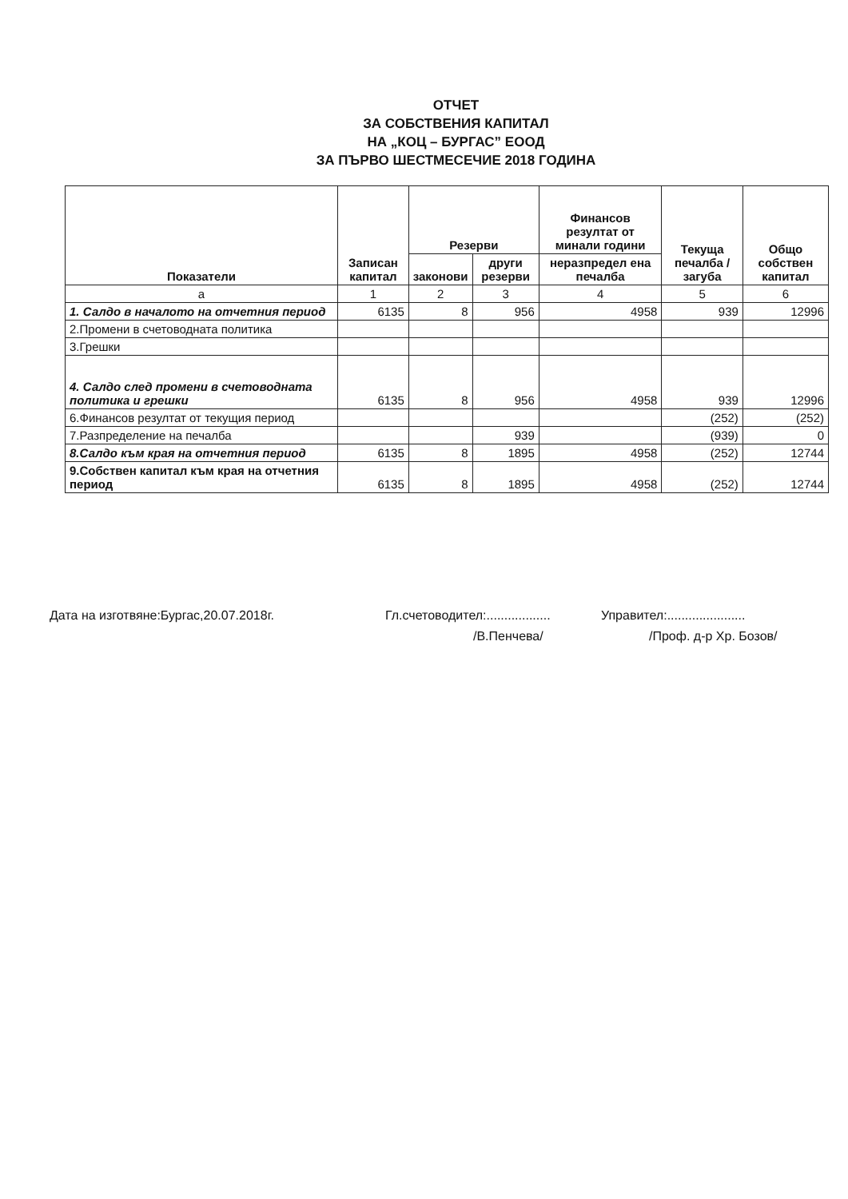ОТЧЕТ
ЗА СОБСТВЕНИЯ КАПИТАЛ
НА „КОЦ – БУРГАС” ЕООД
ЗА ПЪРВО ШЕСТМЕСЕЧИЕ 2018 ГОДИНА
| Показатели | Записан капитал | Резерви | | Финансов резултат от минали години | Текуща печалба / загуба | Общо собствен капитал |
| --- | --- | --- | --- | --- | --- | --- |
| | | законови | други резерви | неразпредел ена печалба | | |
| а | 1 | 2 | 3 | 4 | 5 | 6 |
| 1. Салдо в началото на отчетния период | 6135 | 8 | 956 | 4958 | 939 | 12996 |
| 2.Промени в счетоводната политика | | | | | | |
| 3.Грешки | | | | | | |
| 4. Салдо след промени в счетоводната политика и грешки | 6135 | 8 | 956 | 4958 | 939 | 12996 |
| 6.Финансов резултат от текущия период | | | | | (252) | (252) |
| 7.Разпределение на печалба | | | 939 | | (939) | 0 |
| 8.Салдо към края на отчетния период | 6135 | 8 | 1895 | 4958 | (252) | 12744 |
| 9.Собствен капитал към края на отчетния период | 6135 | 8 | 1895 | 4958 | (252) | 12744 |
Дата на изготвяне:Бургас,20.07.2018г. Гл.счетоводител:..................
/В.Пенчева/
Управител:......................
/Проф. д-р Хр. Бозов/